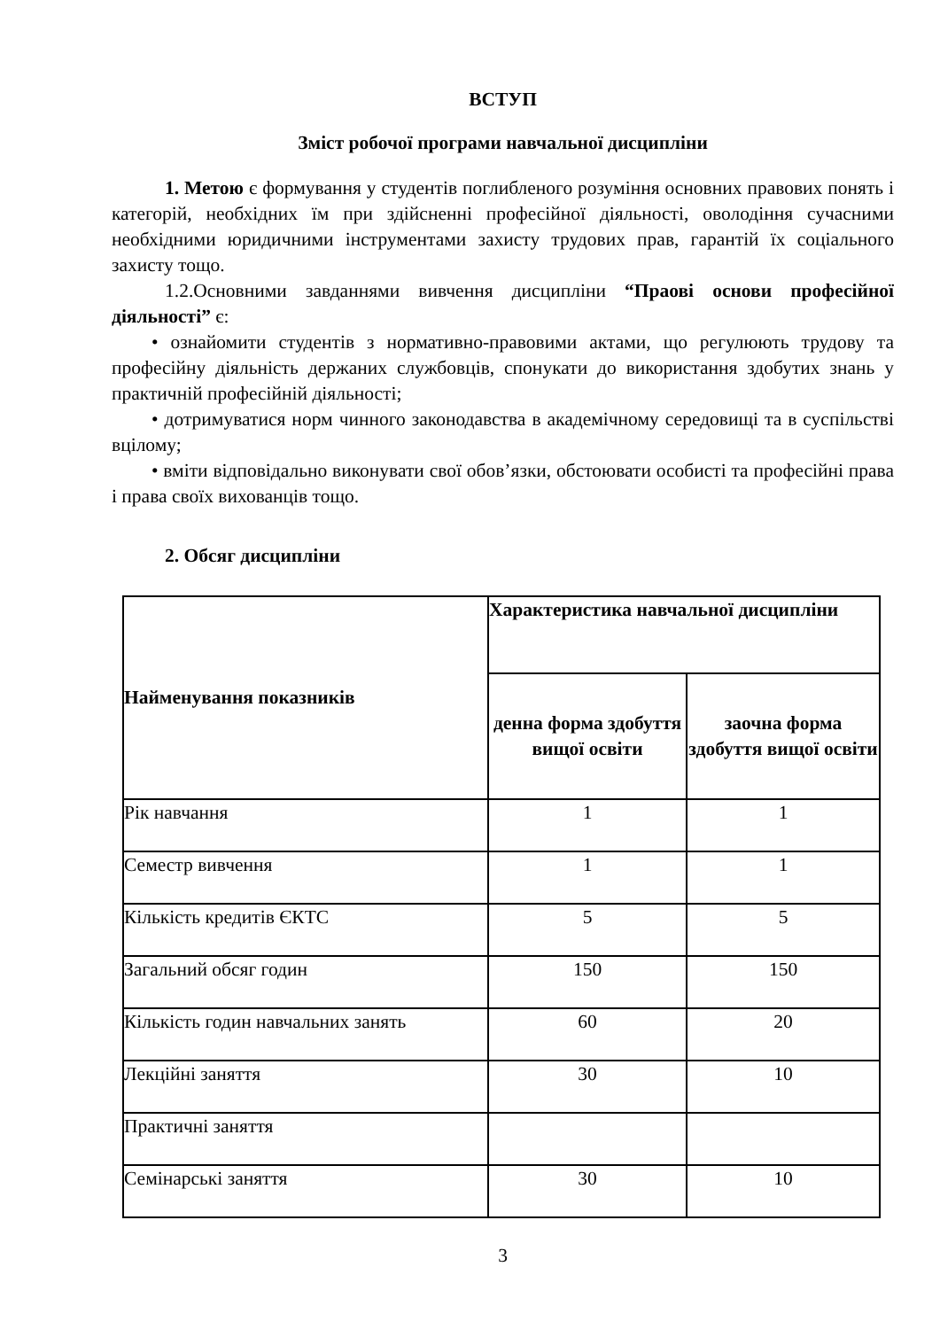ВСТУП
Зміст робочої програми навчальної дисципліни
1. Метою є формування у студентів поглибленого розуміння основних правових понять і категорій, необхідних їм при здійсненні професійної діяльності, оволодіння сучасними необхідними юридичними інструментами захисту трудових прав, гарантій їх соціального захисту тощо.
1.2.Основними завданнями вивчення дисципліни “Праові основи професійної діяльності” є:
• ознайомити студентів з нормативно-правовими актами, що регулюють трудову та професійну діяльність держаних службовців, спонукати до використання здобутих знань у практичній професійній діяльності;
• дотримуватися норм чинного законодавства в академічному середовищі та в суспільстві вцілому;
• вміти відповідально виконувати свої обов’язки, обстоювати особисті та професійні права і права своїх вихованців тощо.
2. Обсяг дисципліни
| Найменування показників | Характеристика навчальної дисципліни | |
| --- | --- | --- |
| | денна форма здобуття вищої освіти | заочна форма здобуття вищої освіти |
| Рік навчання | 1 | 1 |
| Семестр вивчення | 1 | 1 |
| Кількість кредитів ЄКТС | 5 | 5 |
| Загальний обсяг годин | 150 | 150 |
| Кількість годин навчальних занять | 60 | 20 |
| Лекційні заняття | 30 | 10 |
| Практичні заняття | | |
| Семінарські заняття | 30 | 10 |
3